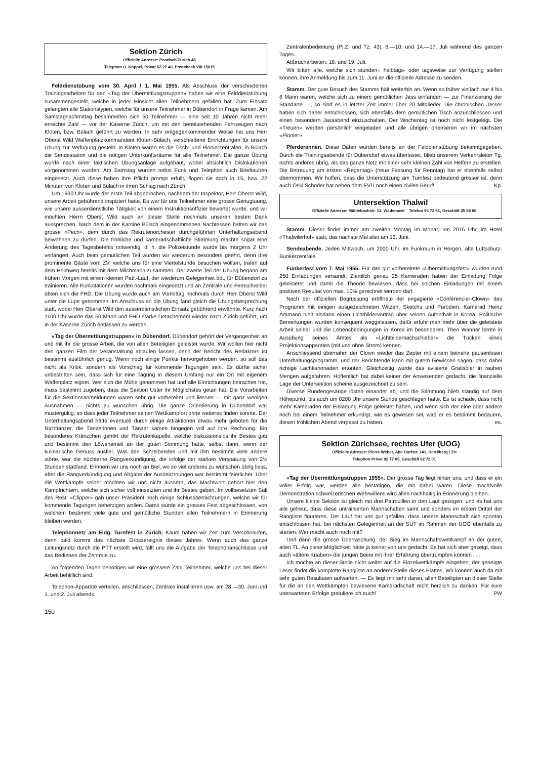Sektion Zürich
Offizielle Adresse: Postfach Zürich 48
Telephon O. Köppel, Privat 52 27 40. Postcheck VIII 15015
Felddienstübung vom 30. April / 1. Mai 1955. Als Abschluss der verschiedenen Trainingsarbeiten für den «Tag der Übermittlungstruppen» haben wir eine Felddienstübung zusammengestellt, welche in jeder Hinsicht allen Teilnehmern gefallen hat. Zum Einsatz gelangten alle Stationstypen, welche für unsere Teilnehmer in Dübendorf in Frage kamen. Am Samstagnachmittag besammelten sich 50 Teilnehmer — eine seit 10 Jahren nicht mehr erreichte Zahl — vor der Kaserne Zürich, um mit den bereitstehenden Fahrzeugen nach Kloten, bzw. Bülach geführt zu werden. In sehr entgegenkommender Weise hat uns Herr Oberst Wild Waffenplatzkommandant Kloten-Bülach, verschiedene Einrichtungen für unsere Übung zur Verfügung gestellt. In Kloten waren es die Tisch- und Pionierzentralen, in Bülach die Sendestation und die nötigen Unterkunftsräume für alle Teilnehmer. Die ganze Übung wurde nach einer taktischen Übungsanlage aufgebaut, wobei absichtlich Dislokationen vorgenommen wurden. Am Samstag wurden nebst Funk und Telephon auch Brieftauben eingesetzt. Auch diese haben ihre Pflicht prompt erfüllt, flogen sie doch in 15, bzw. 22 Minuten von Kloten und Bülach in ihren Schlag nach Zürich.
Um 1930 Uhr wurde der erste Teil abgebrochen, nachdem der Inspektor, Herr Oberst Wild, unsere Arbeit gebührend inspiziert hatte. Es war für uns Teilnehmer eine grosse Genugtuung, wie unsere ausserdienstliche Tätigkeit von einem Instruktionsoffizier bewertet wurde, und wir möchten Herrn Oberst Wild auch an dieser Stelle nochmals unseren besten Dank aussprechen. Nach dem in der Kantine Bülach eingenommenen Nachtessen hatten wir das grosse «Pech», dem durch das Rekrutenorchester durchgeführten Unterhaltungsabend beiwohnen zu dürfen. Die fröhliche und kameradschaftliche Stimmung machte sogar eine Änderung des Tagesbefehls notwendig, d. h. die Polizeistunde wurde bis morgens 2 Uhr verlängert. Auch beim gemütlichen Teil wurden wir wiederum besonders geehrt, denn drei prominente Gäste vom ZV, welche uns für eine Viertelstunde besuchen wollten, trafen auf dem Heimweg bereits mit dem Milchmann zusammen. Der zweite Teil der Übung begann am frühen Morgen mit einem kleinen Patr.-Lauf, der wiederum Gelegenheit bot, für Dübendorf zu trainieren. Alle Funkstationen wurden nochmals eingesetzt und an Zentrale und Fernschreiber übten sich die FHD. Die Übung wurde auch am Vormittag nochmals durch Herr Oberst Wild unter die Lupe genommen. Im Anschluss an die Übung fand gleich die Übungsbesprechung statt, wobei Herr Oberst Wild den ausserdienstlichen Einsatz gebührend erwähnte. Kurz nach 1100 Uhr wurde das 50 Mann und FHD starke Detachement wieder nach Zürich geführt, um in der Kaserne Zürich entlassen zu werden.
«Tag der Übermittlungstruppen» in Dübendorf. Dübendorf gehört der Vergangenheit an und mit ihr die grosse Arbeit, die von allen Beteiligten geleistet wurde. Wir wollen hier nicht den ganzen Film der Veranstaltung ablaufen lassen, denn der Bericht des Redaktors ist bestimmt ausführlich genug. Wenn noch einige Punkte hervorgehoben werden, so soll das nicht als Kritik, sondern als Vorschlag für kommende Tagungen sein. Es dürfte sicher unbestritten sein, dass sich für eine Tagung in diesem Umfang nur ein Ort mit eigenem Waffenplatz eignet. Wer sich die Mühe genommen hat und alle Einrichtungen betrachtet hat, muss bestimmt zugeben, dass die Sektion Uster ihr Möglichstes getan hat. Die Vorarbeiten für die Sektionsanmeldungen waren sehr gut vorbereitet und liessen — mit ganz wenigen Ausnahmen — nichts zu wünschen übrig. Die ganze Orientierung in Dübendorf war mustergültig, so dass jeder Teilnehmer seinen Wettkampfort ohne weiteres finden konnte. Der Unterhaltungsabend hätte eventuell durch einige Attraktionen etwas mehr geboten für die Nichttänzer, die Tänzerinnen und Tänzer kamen hingegen voll auf ihre Rechnung. Ein besonderes Kränzchen gehört der Rekrutenkapelle, welche diskussionslos ihr Bestes gab und bestimmt den Löwenanteil an der guten Stimmung hatte, selbst dann, wenn der kulinarische Genuss ausfiel. Was den Schreibenden und mit ihm bestimmt viele andere störte, war die nüchterne Rangverkündigung, die infolge der starken Verspätung von 2½ Stunden stattfand. Erinnern wir uns noch an Biel, wo so viel anderes zu wünschen übrig liess, aber die Rangverkündigung und Abgabe der Auszeichnungen war bestimmt feierlicher. Über die Wettkämpfe selber möchten wir uns nicht äussern, das Machtwort gehört hier den Kampfrichtern, welche sich sicher voll einsetzten und ihr Bestes gaben. Im vollbesetzten Säli des Rest. «Clipper» gab unser Präsident noch einige Schlussbetrachtungen, welche wir für kommende Tagungen beherzigen wollen. Damit wurde ein grosses Fest abgeschlossen, von welchem bestimmt viele gute und gemütliche Stunden allen Teilnehmern in Erinnerung bleiben werden.
Telephonnetz am Eidg. Turnfest in Zürich. Kaum haben wir Zeit zum Verschnaufen, denn bald kommt das nächste Grossereignis dieses Jahres. Wenn auch das ganze Leitungsnetz durch die PTT erstellt wird, fällt uns die Aufgabe der Telephonanschlüsse und das Bedienen der Zentrale zu.
An folgenden Tagen benötigen wir eine grössere Zahl Teilnehmer, welche uns bei dieser Arbeit behilflich sind:
Telephon-Apparate verteilen, anschliessen, Zentrale installieren usw. am 28.—30. Juni und 1. und 2. Juli abends.
150
Zentralenbedienung (Pi.Z. und Tz. 43), 8.—10. und 14.—17. Juli während des ganzen Tages.
Abbrucharbeiten: 18. und 19. Juli.
Wir bitten alle, welche sich stunden-, halbtags- oder tagsweise zur Verfügung stellen können, ihre Anmeldung bis zum 11. Juni an die offizielle Adresse zu senden.
Stamm. Der gute Besuch des Stamms hält weiterhin an. Wenn es früher vielfach nur 4 bis 8 Mann waren, welche sich zu einem gemütlichen Jass einfanden — zur Finanzierung der Standarte —, so sind es in letzter Zeit immer über 20 Mitglieder. Die chronischen Jasser haben sich daher entschlossen, sich ebenfalls dem gemütlichen Tisch anzuschliessen und einen besondern Jassabend einzuschalten. Der Wochentag ist noch nicht festgelegt. Die «Treuen» werden persönlich eingeladen und alle übrigen orientieren wir im nächsten «Pionier».
Pferderennen. Diese Daten wurden bereits an der Felddienstübung bekanntgegeben. Durch die Trainingsabende für Dübendorf etwas überlastet, blieb unserem Verkehrsleiter Tg. nichts anderes übrig, als das ganze Netz mit einer sehr kleinen Zahl von Helfern zu erstellen. Die Betreuung am ersten «Regentag» (neue Fassung für Renntag) hat er ebenfalls selbst übernommen. Wir hoffen, dass die Unterstützung am Turnfest bedeutend grösser ist, denn auch Oski Schoder hat neben dem EVU noch einen zivilen Beruf! Kp.
Untersektion Thalwil
Offizielle Adresse: Mühlebachstr. 12, Wädenswil Telefon 95 72 51, Geschäft 25 88 00
Stamm. Dieser findet immer am zweiten Montag im Monat, um 2015 Uhr, im Hotel «Thalwilerhof» statt, das nächste Mal also am 13. Juni.
Sendeabende. Jeden Mittwoch, um 2000 Uhr, im Funkraum in Horgen, alte Luftschutz-Bunkerzentrale.
Funkerfest vom 7. Mai 1955. Für das gut vorbereitete «Übermittlungsfest» wurden rund 250 Einladungen versandt. Ziemlich genau 25 Kameraden haben der Einladung Folge geleistetet und damit die Theorie bewiesen, dass bei solchen Einladungen mit einem positiven Resultat von max. 10% gerechnet werden darf.
Nach der offiziellen Begrüssung eröffnete der engagierte «Conférencier-Clown» das Programm mit einigen ausgezeichneten Witzen, Sketchs und Parodien. Kamerad Heinz Ammann hielt alsdann einen Lichtbildervortrag über seinen Aufenthalt in Korea. Politische Bemerkungen wurden konsequent weggelassen, dafür erfuhr man mehr über die geleistete Arbeit selber und die Lebensbedingungen in Korea im besonderen. Theo Wanner lernte in Ausübung seines Amtes als «Lichtbildernachschieber» die Tücken eines Projektionsapparates (mit und ohne Strom) kennen.
Anschliessend übernahm der Clown wieder das Zepter mit einem beinahe pausenlosen Unterhaltungsprogramm, und der Berichtende kann mit gutem Gewissen sagen, dass dabei richtige Lachkanonaden ertönten. Gleichzeitig wurde das avisierte Gratisbier in rauhen Mengen aufgefahren. Hoffentlich hat dabei keiner der Anwesenden gedacht, die finanzielle Lage der Untersektion scheine ausgezeichnet zu sein.
Diverse Rundengesänge lösten einander ab, und die Stimmung blieb ständig auf dem Höhepunkt, bis auch um 0200 Uhr unsere Stunde geschlagen hatte. Es ist schade, dass nicht mehr Kameraden der Einladung Folge geleistet haben, und wenn sich der eine oder andere noch bei einem Teilnehmer erkundigt, wie es gewesen sei, wird er es bestimmt bedauern, diesen fröhlichen Abend verpasst zu haben. es.
Sektion Zürichsee, rechtes Ufer (UOG)
Offizielle Adresse: Pierre Weber, Alte Dorfstr. 141, Herrliberg / ZH
Telephon Privat 92 77 09, Geschäft 92 72 01
«Tag der Übermittlungstruppen 1955». Der grosse Tag liegt hinter uns, und dass er ein voller Erfolg war, werden alle bestätigen, die mit dabei waren. Diese machtvolle Demonstration schweizerischen Wehrwillens wird allen nachhaltig in Erinnerung bleiben.
Unsere kleine Sektion ist gleich mit drei Patrouillen in den Lauf gezogen, und es hat uns alle gefreut, dass diese untrainierten Mannschaften samt und sonders im ersten Drittel der Rangliste figurieren. Der Lauf hat uns gut gefallen, dass unsere Mannschaft sich spontan entschlossen hat, bei nächsten Gelegenheit an der SUT im Rahmen der UOG ebenfalls zu starten. Wer macht auch noch mit?
Und dann die grosse Überraschung: der Sieg im Mannschaftswettkampf an der guten, alten TL. An diese Möglichkeit hätte ja keiner von uns gedacht. Es hat sich aber gezeigt, dass auch «ältere Knaben» die jungen Beine mit ihrer Erfahrung übertrumpfen können . . .
Ich möchte an dieser Stelle nicht weiter auf die Einzelwettkämpfe eingehen; der geneigte Leser findet die komplette Rangliste an anderer Stelle dieses Blattes. Wir können auch da mit sehr guten Resultaten aufwarten. — Es liegt mir sehr daran, allen Beteiligten an dieser Stelle für die an den Wettkämpfen bewiesene Kameradschaft recht herzlich zu danken. Für eure unerwarteten Erfolge gratuliere ich euch! PW